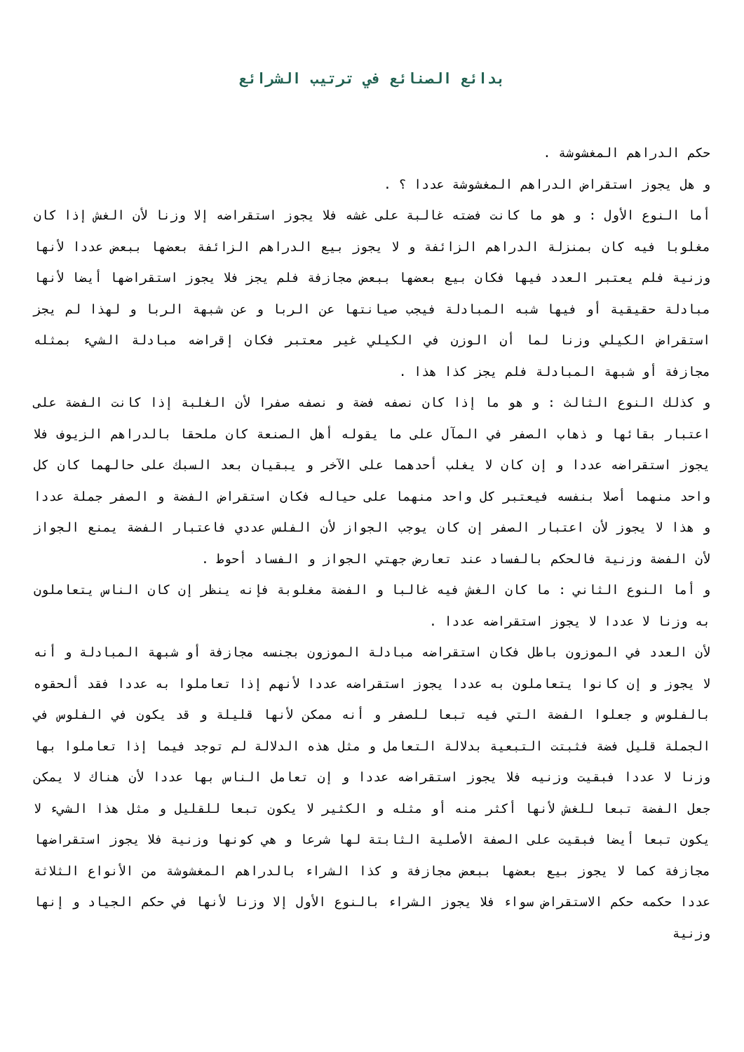بدائع الصنائع في ترتيب الشرائع
حكم الدراهم المغشوشة .
و هل يجوز استقراض الدراهم المغشوشة عددا ؟ .
أما النوع الأول : و هو ما كانت فضته غالبة على غشه فلا يجوز استقراضه إلا وزنا لأن الغش إذا كان مغلوبا فيه كان بمنزلة الدراهم الزائفة و لا يجوز بيع الدراهم الزائفة بعضها ببعض عددا لأنها وزنية فلم يعتبر العدد فيها فكان بيع بعضها ببعض مجازفة فلم يجز فلا يجوز استقراضها أيضا لأنها مبادلة حقيقية أو فيها شبه المبادلة فيجب صيانتها عن الربا و عن شبهة الربا و لهذا لم يجز استقراض الكيلي وزنا لما أن الوزن في الكيلي غير معتبر فكان إقراضه مبادلة الشيء بمثله مجازفة أو شبهة المبادلة فلم يجز كذا هذا .
و كذلك النوع الثالث : و هو ما إذا كان نصفه فضة و نصفه صفرا لأن الغلبة إذا كانت الفضة على اعتبار بقائها و ذهاب الصفر في المآل على ما يقوله أهل الصنعة كان ملحقا بالدراهم الزيوف فلا يجوز استقراضه عددا و إن كان لا يغلب أحدهما على الآخر و يبقيان بعد السبك على حالهما كان كل واحد منهما أصلا بنفسه فيعتبر كل واحد منهما على حياله فكان استقراض الفضة و الصفر جملة عددا و هذا لا يجوز لأن اعتبار الصفر إن كان يوجب الجواز لأن الفلس عددي فاعتبار الفضة يمنع الجواز لأن الفضة وزنية فالحكم بالفساد عند تعارض جهتي الجواز و الفساد أحوط .
و أما النوع الثاني : ما كان الغش فيه غالبا و الفضة مغلوبة فإنه ينظر إن كان الناس يتعاملون به وزنا لا عددا لا يجوز استقراضه عددا .
لأن العدد في الموزون باطل فكان استقراضه مبادلة الموزون بجنسه مجازفة أو شبهة المبادلة و أنه لا يجوز و إن كانوا يتعاملون به عددا يجوز استقراضه عددا لأنهم إذا تعاملوا به عددا فقد ألحقوه بالفلوس و جعلوا الفضة التي فيه تبعا للصفر و أنه ممكن لأنها قليلة و قد يكون في الفلوس في الجملة قليل فضة فثبتت التبعية بدلالة التعامل و مثل هذه الدلالة لم توجد فيما إذا تعاملوا بها وزنا لا عددا فبقيت وزنيه فلا يجوز استقراضه عددا و إن تعامل الناس بها عددا لأن هناك لا يمكن جعل الفضة تبعا للغش لأنها أكثر منه أو مثله و الكثير لا يكون تبعا للقليل و مثل هذا الشيء لا يكون تبعا أيضا فبقيت على الصفة الأصلية الثابتة لها شرعا و هي كونها وزنية فلا يجوز استقراضها مجازفة كما لا يجوز بيع بعضها ببعض مجازفة و كذا الشراء بالدراهم المغشوشة من الأنواع الثلاثة عددا حكمه حكم الاستقراض سواء فلا يجوز الشراء بالنوع الأول إلا وزنا لأنها في حكم الجياد و إنها وزنية